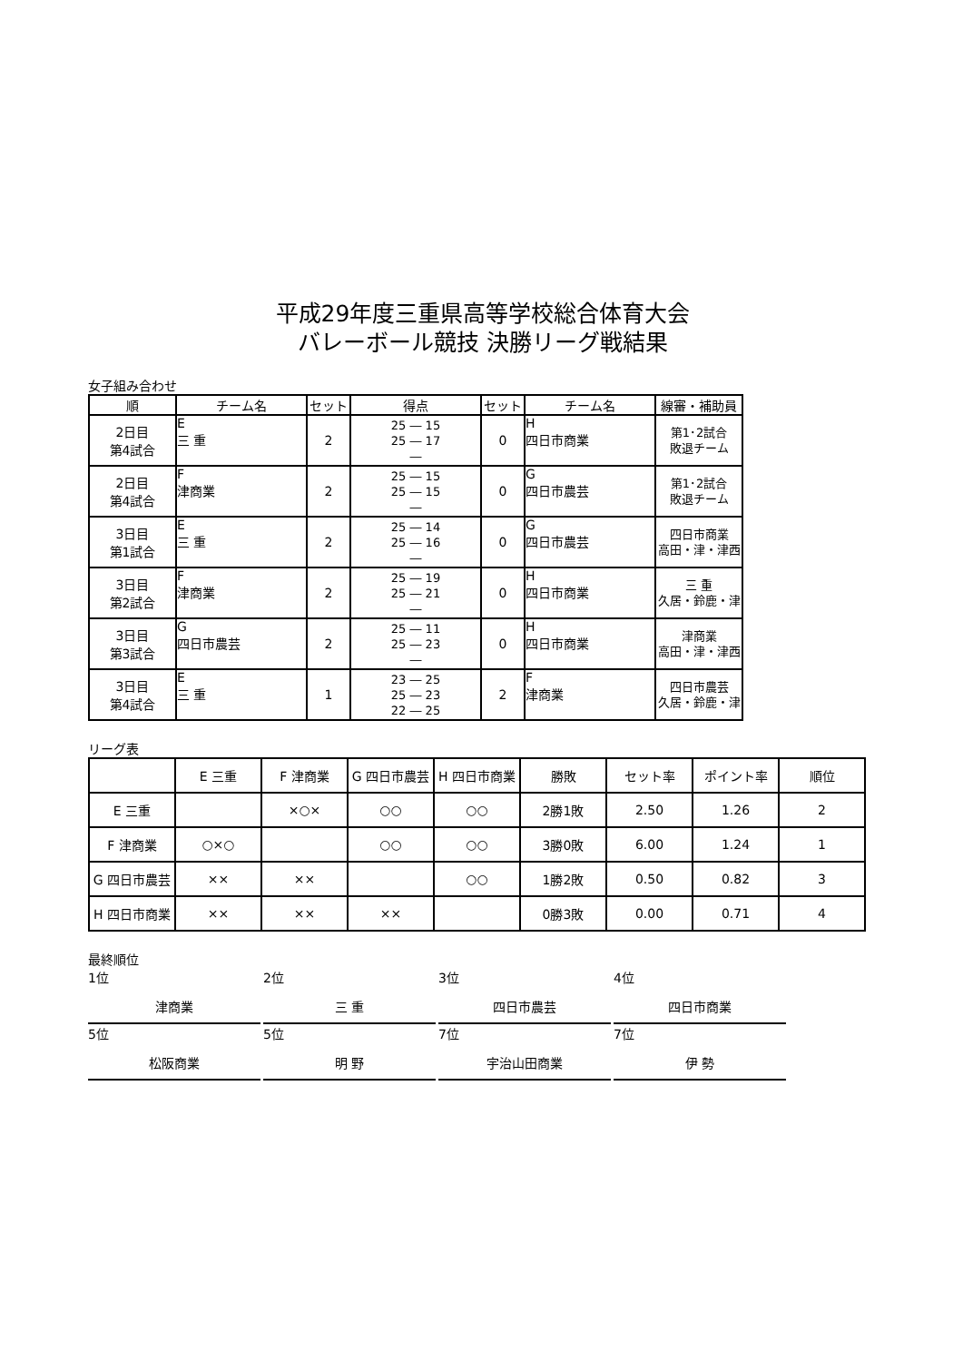平成29年度三重県高等学校総合体育大会
バレーボール競技 決勝リーグ戦結果
女子組み合わせ
| 順 | チーム名 | セット | 得点 | セット | チーム名 | 線審・補助員 |
| --- | --- | --- | --- | --- | --- | --- |
| 2日目 第4試合 | E 三 重 | 2 | 25 ― 15 25 ― 17 ― | 0 | H 四日市商業 | 第1･2試合 敗退チーム |
| 2日目 第4試合 | F 津商業 | 2 | 25 ― 15 25 ― 15 ― | 0 | G 四日市農芸 | 第1･2試合 敗退チーム |
| 3日目 第1試合 | E 三 重 | 2 | 25 ― 14 25 ― 16 ― | 0 | G 四日市農芸 | 四日市商業 高田・津・津西 |
| 3日目 第2試合 | F 津商業 | 2 | 25 ― 19 25 ― 21 ― | 0 | H 四日市商業 | 三 重 久居・鈴鹿・津 |
| 3日目 第3試合 | G 四日市農芸 | 2 | 25 ― 11 25 ― 23 ― | 0 | H 四日市商業 | 津商業 高田・津・津西 |
| 3日目 第4試合 | E 三 重 | 1 | 23 ― 25 25 ― 23 22 ― 25 | 2 | F 津商業 | 四日市農芸 久居・鈴鹿・津 |
リーグ表
| | E 三重 | F 津商業 | G 四日市農芸 | H 四日市商業 | 勝敗 | セット率 | ポイント率 | 順位 |
| --- | --- | --- | --- | --- | --- | --- | --- | --- |
| E 三重 | | ×○× | ○○ | ○○ | 2勝1敗 | 2.50 | 1.26 | 2 |
| F 津商業 | ○×○ | | ○○ | ○○ | 3勝0敗 | 6.00 | 1.24 | 1 |
| G 四日市農芸 | ×× | ×× | | ○○ | 1勝2敗 | 0.50 | 0.82 | 3 |
| H 四日市商業 | ×× | ×× | ×× | | 0勝3敗 | 0.00 | 0.71 | 4 |
最終順位
1位
津商業
2位
三 重
3位
四日市農芸
4位
四日市商業
5位
松阪商業
5位
明 野
7位
宇治山田商業
7位
伊 勢